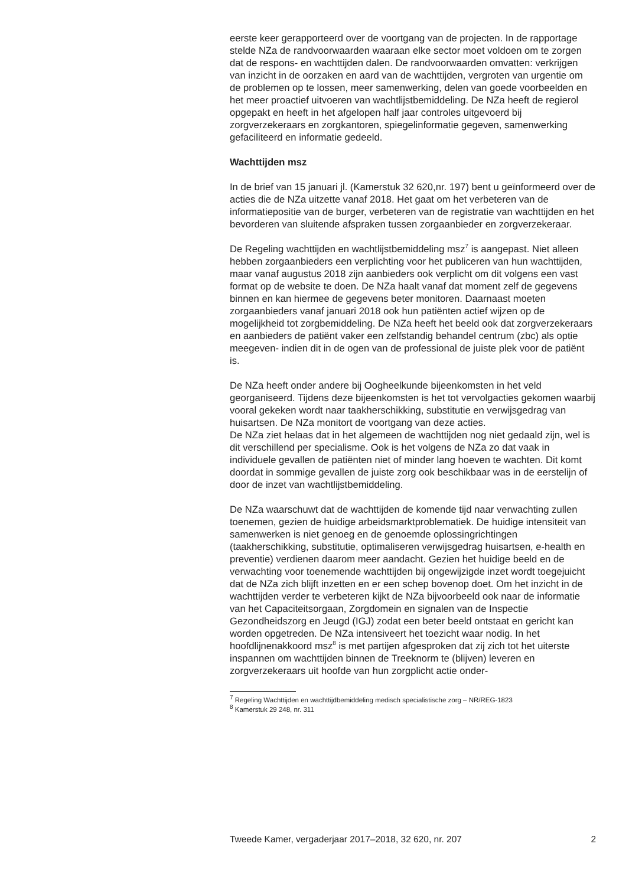eerste keer gerapporteerd over de voortgang van de projecten. In de rapportage stelde NZa de randvoorwaarden waaraan elke sector moet voldoen om te zorgen dat de respons- en wachttijden dalen. De randvoorwaarden omvatten: verkrijgen van inzicht in de oorzaken en aard van de wachttijden, vergroten van urgentie om de problemen op te lossen, meer samenwerking, delen van goede voorbeelden en het meer proactief uitvoeren van wachtlijstbemiddeling. De NZa heeft de regierol opgepakt en heeft in het afgelopen half jaar controles uitgevoerd bij zorgverzekeraars en zorgkantoren, spiegelinformatie gegeven, samenwerking gefaciliteerd en informatie gedeeld.
Wachttijden msz
In de brief van 15 januari jl. (Kamerstuk 32 620,nr. 197) bent u geïnformeerd over de acties die de NZa uitzette vanaf 2018. Het gaat om het verbeteren van de informatiepositie van de burger, verbeteren van de registratie van wachttijden en het bevorderen van sluitende afspraken tussen zorgaanbieder en zorgverzekeraar.
De Regeling wachttijden en wachtlijstbemiddeling msz<sup>7</sup> is aangepast. Niet alleen hebben zorgaanbieders een verplichting voor het publiceren van hun wachttijden, maar vanaf augustus 2018 zijn aanbieders ook verplicht om dit volgens een vast format op de website te doen. De NZa haalt vanaf dat moment zelf de gegevens binnen en kan hiermee de gegevens beter monitoren. Daarnaast moeten zorgaanbieders vanaf januari 2018 ook hun patiënten actief wijzen op de mogelijkheid tot zorgbemiddeling. De NZa heeft het beeld ook dat zorgverzekeraars en aanbieders de patiënt vaker een zelfstandig behandel centrum (zbc) als optie meegeven- indien dit in de ogen van de professional de juiste plek voor de patiënt is.
De NZa heeft onder andere bij Oogheelkunde bijeenkomsten in het veld georganiseerd. Tijdens deze bijeenkomsten is het tot vervolgacties gekomen waarbij vooral gekeken wordt naar taakherschikking, substitutie en verwijsgedrag van huisartsen. De NZa monitort de voortgang van deze acties.
De NZa ziet helaas dat in het algemeen de wachttijden nog niet gedaald zijn, wel is dit verschillend per specialisme. Ook is het volgens de NZa zo dat vaak in individuele gevallen de patiënten niet of minder lang hoeven te wachten. Dit komt doordat in sommige gevallen de juiste zorg ook beschikbaar was in de eerstelijn of door de inzet van wachtlijstbemiddeling.
De NZa waarschuwt dat de wachttijden de komende tijd naar verwachting zullen toenemen, gezien de huidige arbeidsmarktproblematiek. De huidige intensiteit van samenwerken is niet genoeg en de genoemde oplossingrichtingen (taakherschikking, substitutie, optimaliseren verwijsgedrag huisartsen, e-health en preventie) verdienen daarom meer aandacht. Gezien het huidige beeld en de verwachting voor toenemende wachttijden bij ongewijzigde inzet wordt toegejuicht dat de NZa zich blijft inzetten en er een schep bovenop doet. Om het inzicht in de wachttijden verder te verbeteren kijkt de NZa bijvoorbeeld ook naar de informatie van het Capaciteitsorgaan, Zorgdomein en signalen van de Inspectie Gezondheidszorg en Jeugd (IGJ) zodat een beter beeld ontstaat en gericht kan worden opgetreden. De NZa intensiveert het toezicht waar nodig. In het hoofdlijnenakkoord msz<sup>8</sup> is met partijen afgesproken dat zij zich tot het uiterste inspannen om wachttijden binnen de Treeknorm te (blijven) leveren en zorgverzekeraars uit hoofde van hun zorgplicht actie onder-
<sup>7</sup> Regeling Wachttijden en wachttijdbemiddeling medisch specialistische zorg – NR/REG-1823
<sup>8</sup> Kamerstuk 29 248, nr. 311
Tweede Kamer, vergaderjaar 2017–2018, 32 620, nr. 207 2